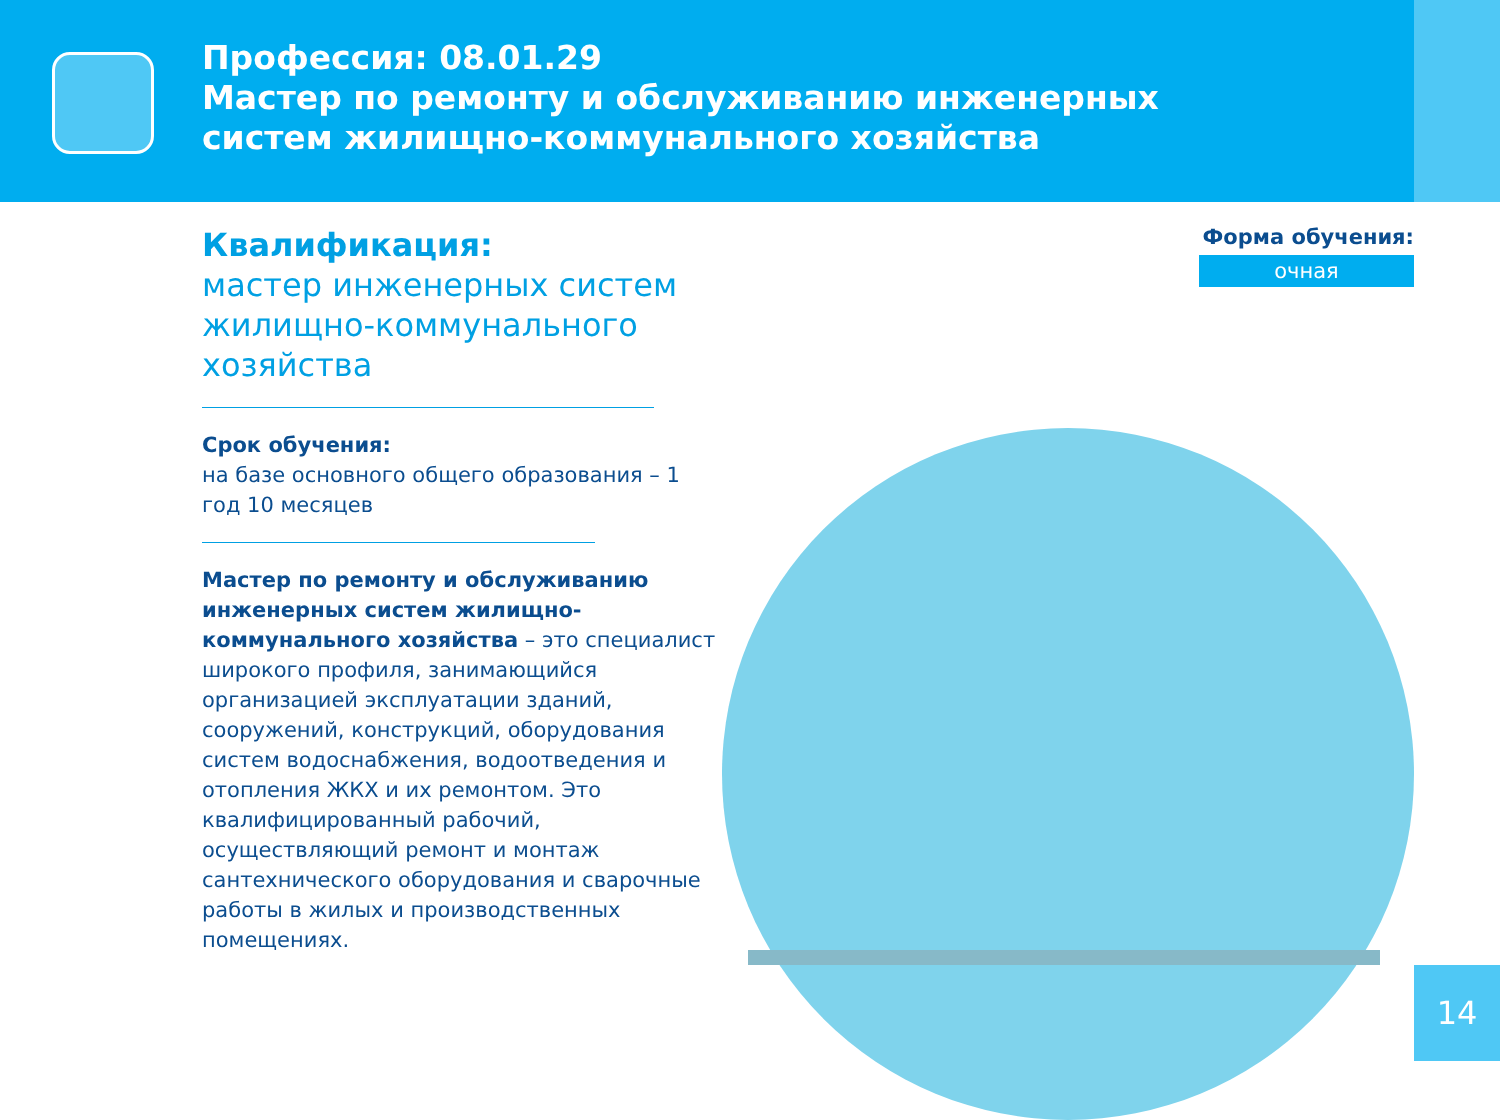Профессия: 08.01.29
Мастер по ремонту и обслуживанию инженерных
систем жилищно-коммунального хозяйства
Квалификация:
мастер инженерных систем жилищно-коммунального хозяйства
Срок обучения:
на базе основного общего образования – 1 год 10 месяцев
Мастер по ремонту и обслуживанию инженерных систем жилищно- коммунального хозяйства – это специалист широкого профиля, занимающийся организацией эксплуатации зданий, сооружений, конструкций, оборудования систем водоснабжения, водоотведения и отопления ЖКХ и их ремонтом. Это квалифицированный рабочий, осуществляющий ремонт и монтаж сантехнического оборудования и сварочные работы в жилых и производственных помещениях.
Форма обучения:
очная
14